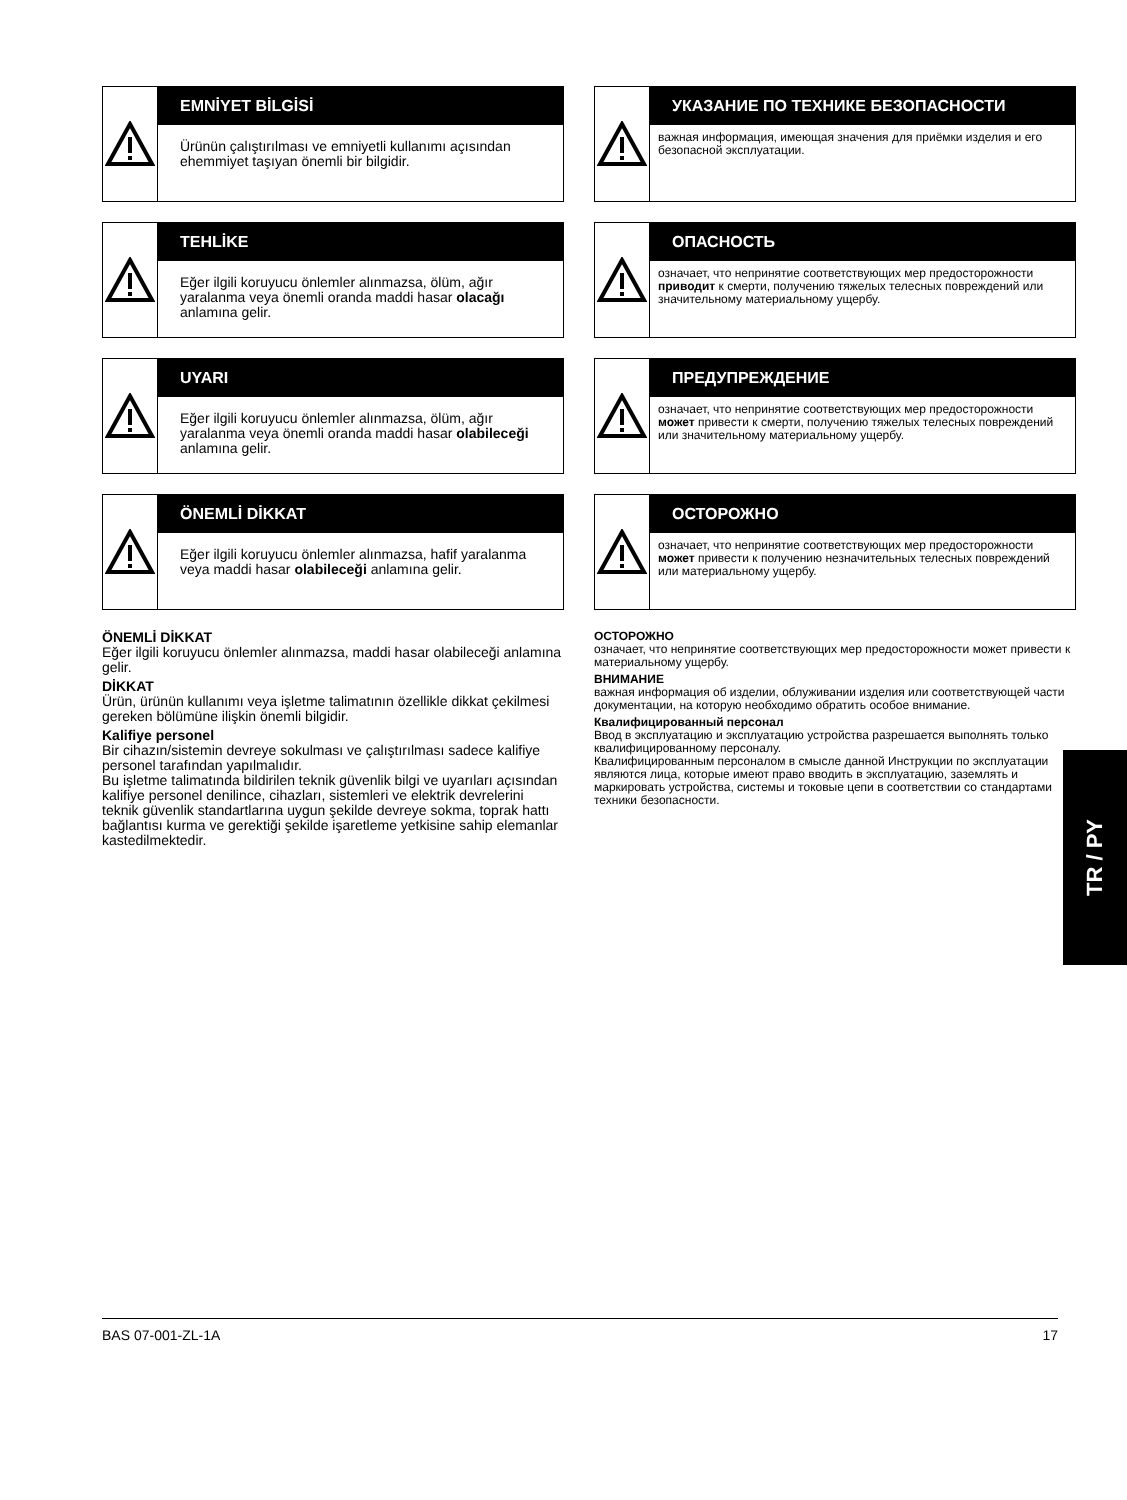EMNİYET BİLGİSİ
Ürünün çalıştırılması ve emniyetli kullanımı açısından ehemmiyet taşıyan önemli bir bilgidir.
TEHLİKE
Eğer ilgili koruyucu önlemler alınmazsa, ölüm, ağır yaralanma veya önemli oranda maddi hasar olacağı anlamına gelir.
UYARI
Eğer ilgili koruyucu önlemler alınmazsa, ölüm, ağır yaralanma veya önemli oranda maddi hasar olabileceği anlamına gelir.
ÖNEMLİ DİKKAT
Eğer ilgili koruyucu önlemler alınmazsa, hafif yaralanma veya maddi hasar olabileceği anlamına gelir.
ÖNEMLİ DİKKAT
Eğer ilgili koruyucu önlemler alınmazsa, maddi hasar olabileceği anlamına gelir.
DİKKAT
Ürün, ürünün kullanımı veya işletme talimatının özellikle dikkat çekilmesi gereken bölümüne ilişkin önemli bilgidir.
Kalifiye personel
Bir cihazın/sistemin devreye sokulması ve çalıştırılması sadece kalifiye personel tarafından yapılmalıdır.
Bu işletme talimatında bildirilen teknik güvenlik bilgi ve uyarıları açısından kalifiye personel denilince, cihazları, sistemleri ve elektrik devrelerini teknik güvenlik standartlarına uygun şekilde devreye sokma, toprak hattı bağlantısı kurma ve gerektiği şekilde işaretleme yetkisine sahip elemanlar kastedilmektedir.
УКАЗАНИЕ ПО ТЕХНИКЕ БЕЗОПАСНОСТИ
важная информация, имеющая значения для приёмки изделия и его безопасной эксплуатации.
ОПАСНОСТЬ
означает, что непринятие соответствующих мер предосторожности приводит к смерти, получению тяжелых телесных повреждений или значительному материальному ущербу.
ПРЕДУПРЕЖДЕНИЕ
означает, что непринятие соответствующих мер предосторожности может привести к смерти, получению тяжелых телесных повреждений или значительному материальному ущербу.
ОСТОРОЖНО
означает, что непринятие соответствующих мер предосторожности может привести к получению незначительных телесных повреждений или материальному ущербу.
ОСТОРОЖНО
означает, что непринятие соответствующих мер предосторожности может привести к материальному ущербу.
ВНИМАНИЕ
важная информация об изделии, облуживании изделия или соответствующей части документации, на которую необходимо обратить особое внимание.
Квалифицированный персонал
Ввод в эксплуатацию и эксплуатацию устройства разрешается выполнять только квалифицированному персоналу.
Квалифицированным персоналом в смысле данной Инструкции по эксплуатации являются лица, которые имеют право вводить в эксплуатацию, заземлять и маркировать устройства, системы и токовые цепи в соответствии со стандартами техники безопасности.
TR / PY
BAS 07-001-ZL-1A 17